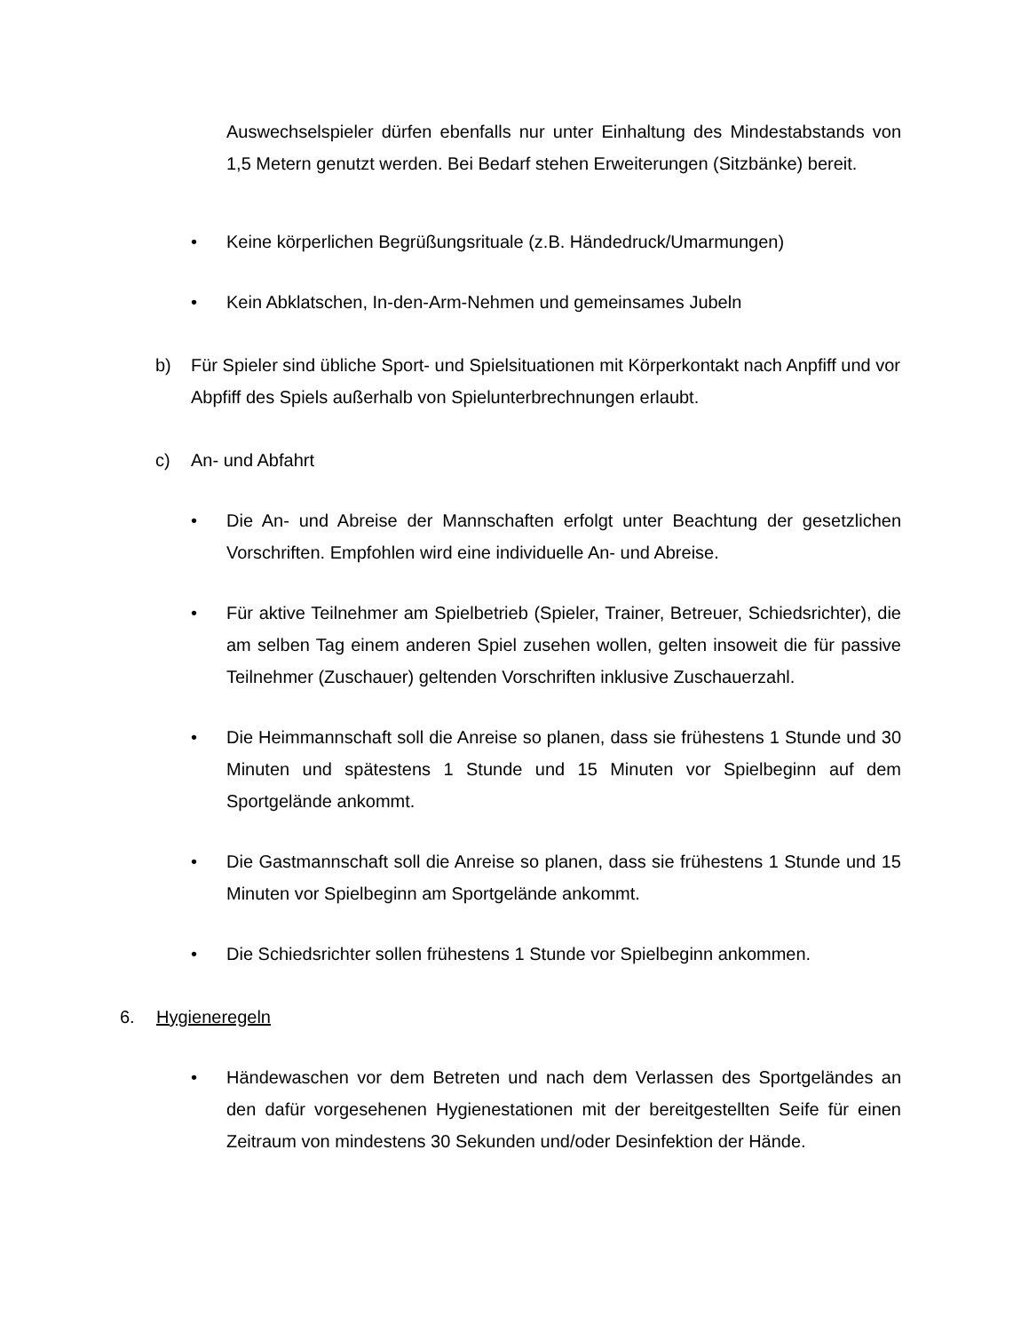Auswechselspieler dürfen ebenfalls nur unter Einhaltung des Mindestabstands von 1,5 Metern genutzt werden. Bei Bedarf stehen Erweiterungen (Sitzbänke) bereit.
• Keine körperlichen Begrüßungsrituale (z.B. Händedruck/Umarmungen)
• Kein Abklatschen, In-den-Arm-Nehmen und gemeinsames Jubeln
b) Für Spieler sind übliche Sport- und Spielsituationen mit Körperkontakt nach Anpfiff und vor Abpfiff des Spiels außerhalb von Spielunterbrechnungen erlaubt.
c) An- und Abfahrt
• Die An- und Abreise der Mannschaften erfolgt unter Beachtung der gesetzlichen Vorschriften. Empfohlen wird eine individuelle An- und Abreise.
• Für aktive Teilnehmer am Spielbetrieb (Spieler, Trainer, Betreuer, Schiedsrichter), die am selben Tag einem anderen Spiel zusehen wollen, gelten insoweit die für passive Teilnehmer (Zuschauer) geltenden Vorschriften inklusive Zuschauerzahl.
• Die Heimmannschaft soll die Anreise so planen, dass sie frühestens 1 Stunde und 30 Minuten und spätestens 1 Stunde und 15 Minuten vor Spielbeginn auf dem Sportgelände ankommt.
• Die Gastmannschaft soll die Anreise so planen, dass sie frühestens 1 Stunde und 15 Minuten vor Spielbeginn am Sportgelände ankommt.
• Die Schiedsrichter sollen frühestens 1 Stunde vor Spielbeginn ankommen.
6. Hygieneregeln
• Händewaschen vor dem Betreten und nach dem Verlassen des Sportgeländes an den dafür vorgesehenen Hygienestationen mit der bereitgestellten Seife für einen Zeitraum von mindestens 30 Sekunden und/oder Desinfektion der Hände.